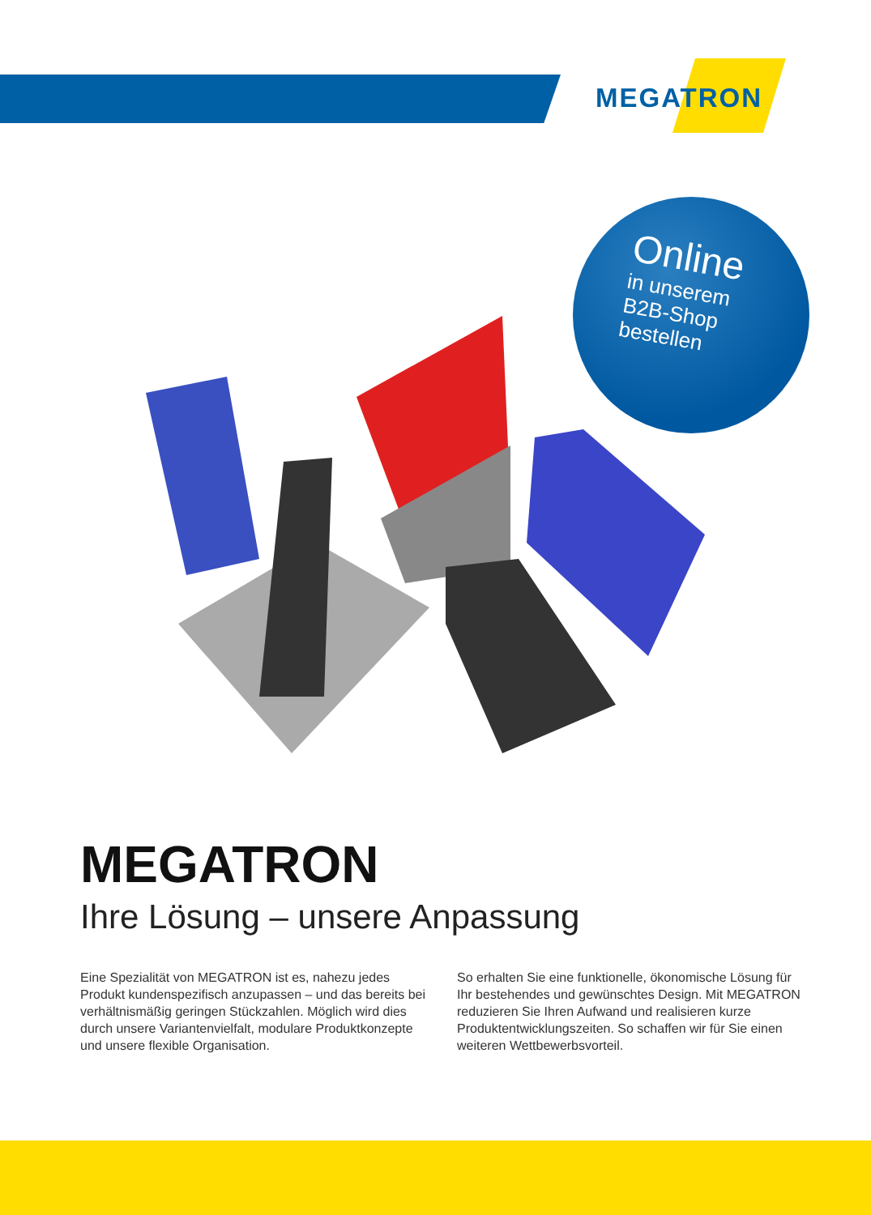MEGATRON
Online
in unserem
B2B-Shop
bestellen
MEGATRON
Ihre Lösung – unsere Anpassung
Eine Spezialität von MEGATRON ist es, nahezu jedes Produkt kundenspezifisch anzupassen – und das bereits bei verhältnismäßig geringen Stückzahlen. Möglich wird dies durch unsere Variantenvielfalt, modulare Produktkonzepte und unsere flexible Organisation.
So erhalten Sie eine funktionelle, ökonomische Lösung für Ihr bestehendes und gewünschtes Design. Mit MEGATRON reduzieren Sie Ihren Aufwand und realisieren kurze Produktentwicklungszeiten. So schaffen wir für Sie einen weiteren Wettbewerbsvorteil.